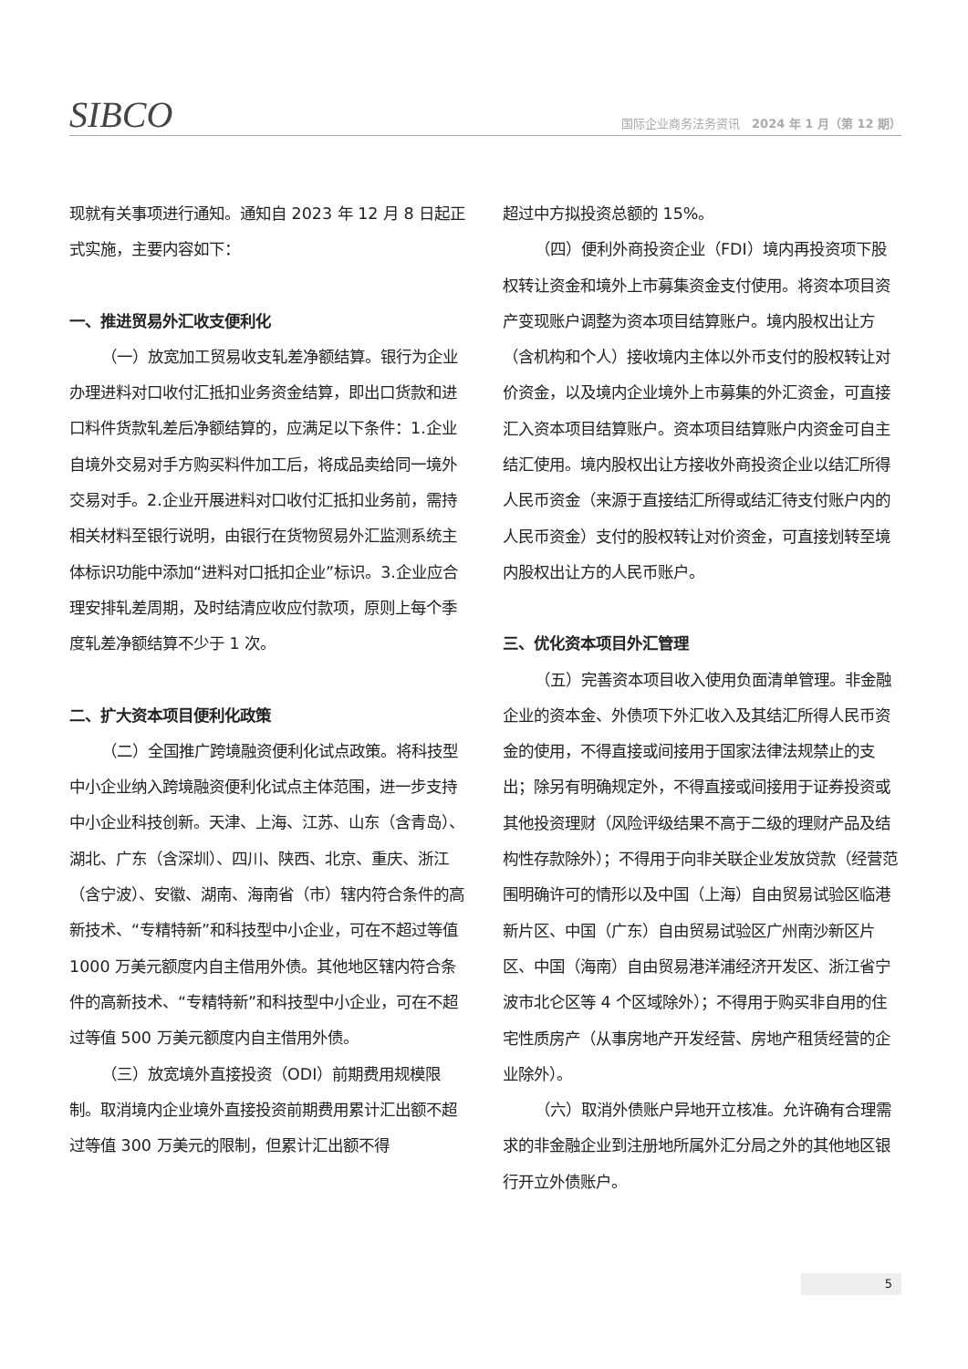SIBCO
国际企业商务法务资讯　2024 年 1 月（第 12 期）
现就有关事项进行通知。通知自 2023 年 12 月 8 日起正式实施，主要内容如下：
一、推进贸易外汇收支便利化
（一）放宽加工贸易收支轧差净额结算。银行为企业办理进料对口收付汇抵扣业务资金结算，即出口货款和进口料件货款轧差后净额结算的，应满足以下条件：1.企业自境外交易对手方购买料件加工后，将成品卖给同一境外交易对手。2.企业开展进料对口收付汇抵扣业务前，需持相关材料至银行说明，由银行在货物贸易外汇监测系统主体标识功能中添加“进料对口抵扣企业”标识。3.企业应合理安排轧差周期，及时结清应收应付款项，原则上每个季度轧差净额结算不少于 1 次。
二、扩大资本项目便利化政策
（二）全国推广跨境融资便利化试点政策。将科技型中小企业纳入跨境融资便利化试点主体范围，进一步支持中小企业科技创新。天津、上海、江苏、山东（含青岛）、湖北、广东（含深圳）、四川、陕西、北京、重庆、浙江（含宁波）、安徽、湖南、海南省（市）辖内符合条件的高新技术、“专精特新”和科技型中小企业，可在不超过等值 1000 万美元额度内自主借用外债。其他地区辖内符合条件的高新技术、“专精特新”和科技型中小企业，可在不超过等值 500 万美元额度内自主借用外债。
（三）放宽境外直接投资（ODI）前期费用规模限制。取消境内企业境外直接投资前期费用累计汇出额不超过等值 300 万美元的限制，但累计汇出额不得
超过中方拟投资总额的 15%。
（四）便利外商投资企业（FDI）境内再投资项下股权转让资金和境外上市募集资金支付使用。将资本项目资产变现账户调整为资本项目结算账户。境内股权出让方（含机构和个人）接收境内主体以外币支付的股权转让对价资金，以及境内企业境外上市募集的外汇资金，可直接汇入资本项目结算账户。资本项目结算账户内资金可自主结汇使用。境内股权出让方接收外商投资企业以结汇所得人民币资金（来源于直接结汇所得或结汇待支付账户内的人民币资金）支付的股权转让对价资金，可直接划转至境内股权出让方的人民币账户。
三、优化资本项目外汇管理
（五）完善资本项目收入使用负面清单管理。非金融企业的资本金、外债项下外汇收入及其结汇所得人民币资金的使用，不得直接或间接用于国家法律法规禁止的支出；除另有明确规定外，不得直接或间接用于证券投资或其他投资理财（风险评级结果不高于二级的理财产品及结构性存款除外）；不得用于向非关联企业发放贷款（经营范围明确许可的情形以及中国（上海）自由贸易试验区临港新片区、中国（广东）自由贸易试验区广州南沙新区片区、中国（海南）自由贸易港洋浦经济开发区、浙江省宁波市北仑区等 4 个区域除外）；不得用于购买非自用的住宅性质房产（从事房地产开发经营、房地产租赁经营的企业除外）。
（六）取消外债账户异地开立核准。允许确有合理需求的非金融企业到注册地所属外汇分局之外的其他地区银行开立外债账户。
5